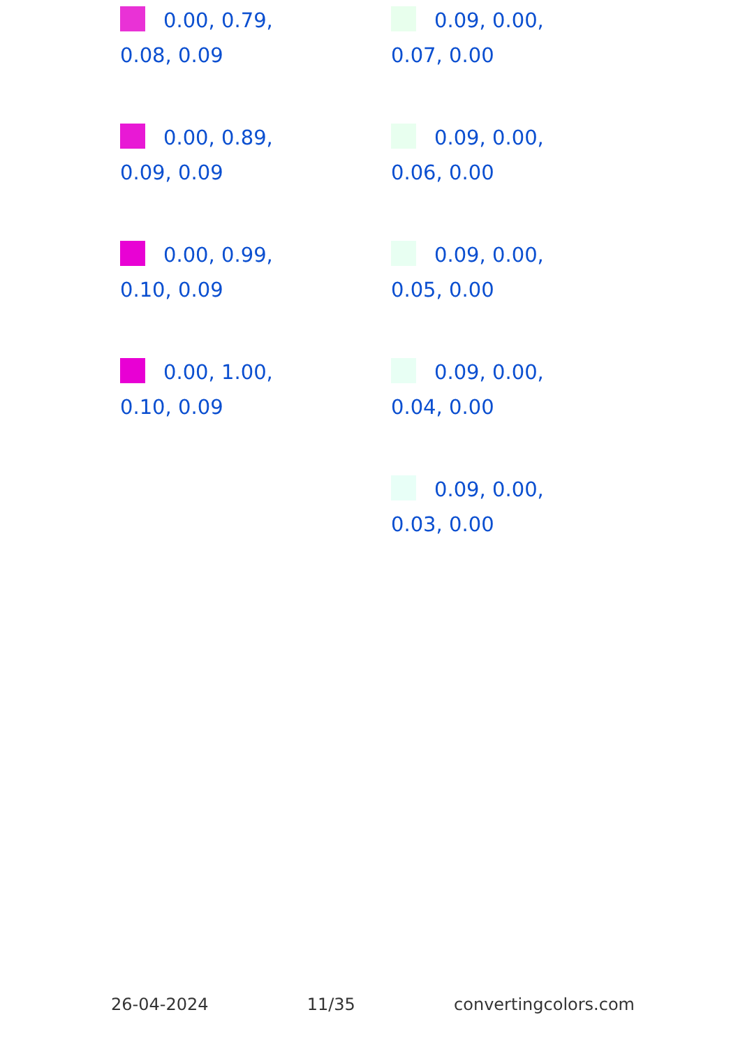0.00, 0.79, 0.08, 0.09
0.00, 0.89, 0.09, 0.09
0.00, 0.99, 0.10, 0.09
0.00, 1.00, 0.10, 0.09
0.09, 0.00, 0.07, 0.00
0.09, 0.00, 0.06, 0.00
0.09, 0.00, 0.05, 0.00
0.09, 0.00, 0.04, 0.00
0.09, 0.00, 0.03, 0.00
26-04-2024 11/35 convertingcolors.com